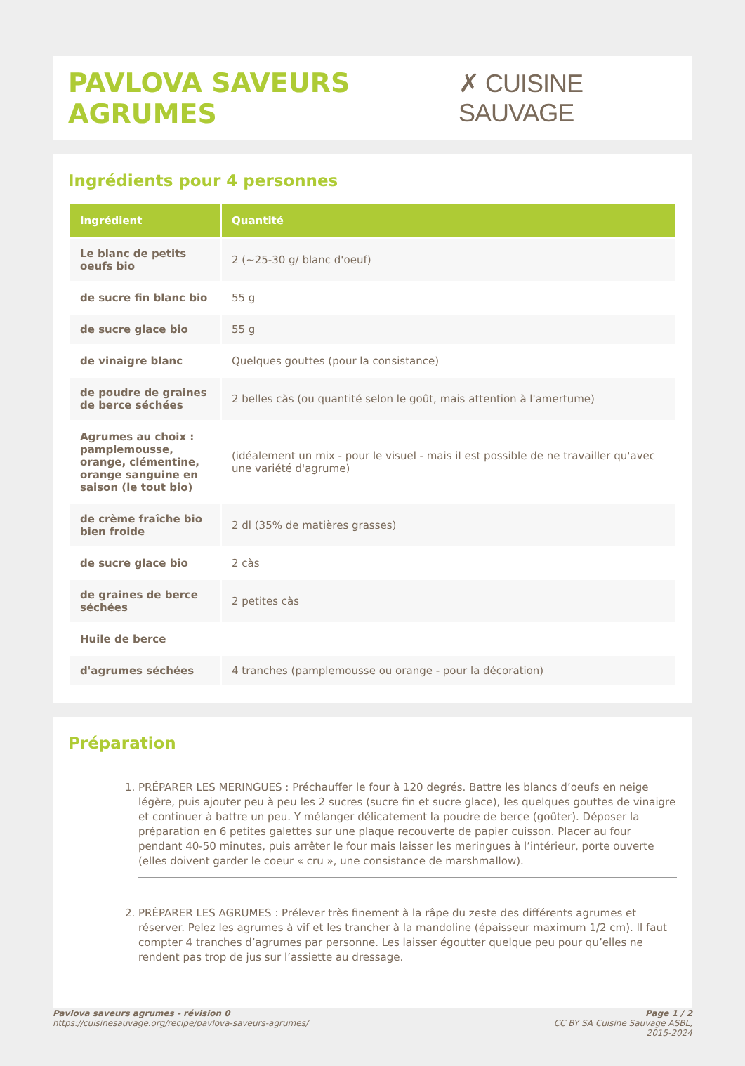PAVLOVA SAVEURS AGRUMES ✗ CUISINE SAUVAGE
Ingrédients pour 4 personnes
| Ingrédient | Quantité |
| --- | --- |
| Le blanc de petits oeufs bio | 2 (~25-30 g/ blanc d'oeuf) |
| de sucre fin blanc bio | 55 g |
| de sucre glace bio | 55 g |
| de vinaigre blanc | Quelques gouttes (pour la consistance) |
| de poudre de graines de berce séchées | 2 belles càs (ou quantité selon le goût, mais attention à l'amertume) |
| Agrumes au choix : pamplemousse, orange, clémentine, orange sanguine en saison (le tout bio) | (idéalement un mix - pour le visuel - mais il est possible de ne travailler qu'avec une variété d'agrume) |
| de crème fraîche bio bien froide | 2 dl (35% de matières grasses) |
| de sucre glace bio | 2 càs |
| de graines de berce séchées | 2 petites càs |
| Huile de berce | |
| d'agrumes séchées | 4 tranches (pamplemousse ou orange - pour la décoration) |
Préparation
1. PRÉPARER LES MERINGUES : Préchauffer le four à 120 degrés. Battre les blancs d’oeufs en neige légère, puis ajouter peu à peu les 2 sucres (sucre fin et sucre glace), les quelques gouttes de vinaigre et continuer à battre un peu. Y mélanger délicatement la poudre de berce (goûter). Déposer la préparation en 6 petites galettes sur une plaque recouverte de papier cuisson. Placer au four pendant 40-50 minutes, puis arrêter le four mais laisser les meringues à l’intérieur, porte ouverte (elles doivent garder le coeur « cru », une consistance de marshmallow).
2. PRÉPARER LES AGRUMES : Prélever très finement à la râpe du zeste des différents agrumes et réserver. Pelez les agrumes à vif et les trancher à la mandoline (épaisseur maximum 1/2 cm). Il faut compter 4 tranches d’agrumes par personne. Les laisser égoutter quelque peu pour qu’elles ne rendent pas trop de jus sur l’assiette au dressage.
Pavlova saveurs agrumes - révision 0
https://cuisinesauvage.org/recipe/pavlova-saveurs-agrumes/
Page 1 / 2
CC BY SA Cuisine Sauvage ASBL,
2015-2024